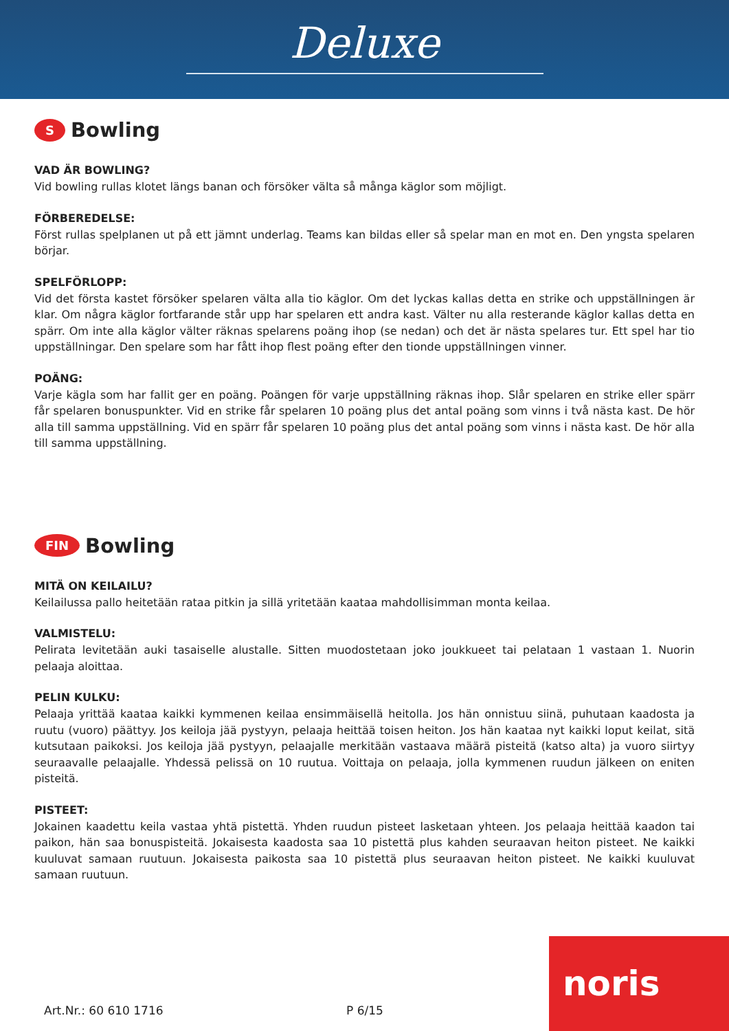Deluxe
S Bowling
VAD ÄR BOWLING?
Vid bowling rullas klotet längs banan och försöker välta så många käglor som möjligt.
FÖRBEREDELSE:
Först rullas spelplanen ut på ett jämnt underlag. Teams kan bildas eller så spelar man en mot en. Den yngsta spelaren börjar.
SPELFÖRLOPP:
Vid det första kastet försöker spelaren välta alla tio käglor. Om det lyckas kallas detta en strike och uppställningen är klar. Om några käglor fortfarande står upp har spelaren ett andra kast. Välter nu alla resterande käglor kallas detta en spärr. Om inte alla käglor välter räknas spelarens poäng ihop (se nedan) och det är nästa spelares tur. Ett spel har tio uppställningar. Den spelare som har fått ihop flest poäng efter den tionde uppställningen vinner.
POÄNG:
Varje kägla som har fallit ger en poäng. Poängen för varje uppställning räknas ihop. Slår spelaren en strike eller spärr får spelaren bonuspunkter. Vid en strike får spelaren 10 poäng plus det antal poäng som vinns i två nästa kast. De hör alla till samma uppställning. Vid en spärr får spelaren 10 poäng plus det antal poäng som vinns i nästa kast. De hör alla till samma uppställning.
FIN Bowling
MITÄ ON KEILAILU?
Keilailussa pallo heitetään rataa pitkin ja sillä yritetään kaataa mahdollisimman monta keilaa.
VALMISTELU:
Pelirata levitetään auki tasaiselle alustalle. Sitten muodostetaan joko joukkueet tai pelataan 1 vastaan 1. Nuorin pelaaja aloittaa.
PELIN KULKU:
Pelaaja yrittää kaataa kaikki kymmenen keilaa ensimmäisellä heitolla. Jos hän onnistuu siinä, puhutaan kaadosta ja ruutu (vuoro) päättyy. Jos keiloja jää pystyyn, pelaaja heittää toisen heiton. Jos hän kaataa nyt kaikki loput keilat, sitä kutsutaan paikoksi. Jos keiloja jää pystyyn, pelaajalle merkitään vastaava määrä pisteitä (katso alta) ja vuoro siirtyy seuraavalle pelaajalle. Yhdessä pelissä on 10 ruutua. Voittaja on pelaaja, jolla kymmenen ruudun jälkeen on eniten pisteitä.
PISTEET:
Jokainen kaadettu keila vastaa yhtä pistettä. Yhden ruudun pisteet lasketaan yhteen. Jos pelaaja heittää kaadon tai paikon, hän saa bonuspisteitä. Jokaisesta kaadosta saa 10 pistettä plus kahden seuraavan heiton pisteet. Ne kaikki kuuluvat samaan ruutuun. Jokaisesta paikosta saa 10 pistettä plus seuraavan heiton pisteet. Ne kaikki kuuluvat samaan ruutuun.
Art.Nr.: 60 610 1716 P 6/15 noris